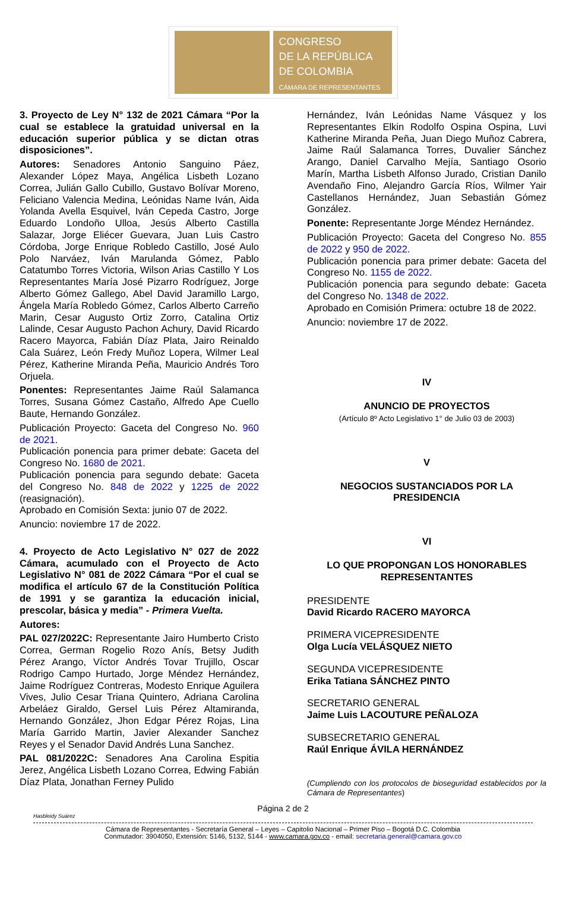CONGRESO
DE LA REPÚBLICA
DE COLOMBIA
CÁMARA DE REPRESENTANTES
3. Proyecto de Ley N° 132 de 2021 Cámara “Por la cual se establece la gratuidad universal en la educación superior pública y se dictan otras disposiciones”.
Autores: Senadores Antonio Sanguino Páez, Alexander López Maya, Angélica Lisbeth Lozano Correa, Julián Gallo Cubillo, Gustavo Bolívar Moreno, Feliciano Valencia Medina, Leónidas Name Iván, Aida Yolanda Avella Esquivel, Iván Cepeda Castro, Jorge Eduardo Londoño Ulloa, Jesús Alberto Castilla Salazar, Jorge Eliécer Guevara, Juan Luis Castro Córdoba, Jorge Enrique Robledo Castillo, José Aulo Polo Narváez, Iván Marulanda Gómez, Pablo Catatumbo Torres Victoria, Wilson Arias Castillo Y Los Representantes María José Pizarro Rodríguez, Jorge Alberto Gómez Gallego, Abel David Jaramillo Largo, Ángela María Robledo Gómez, Carlos Alberto Carreño Marin, Cesar Augusto Ortiz Zorro, Catalina Ortiz Lalinde, Cesar Augusto Pachon Achury, David Ricardo Racero Mayorca, Fabián Díaz Plata, Jairo Reinaldo Cala Suárez, León Fredy Muñoz Lopera, Wilmer Leal Pérez, Katherine Miranda Peña, Mauricio Andrés Toro Orjuela.
Ponentes: Representantes Jaime Raúl Salamanca Torres, Susana Gómez Castaño, Alfredo Ape Cuello Baute, Hernando González.
Publicación Proyecto: Gaceta del Congreso No. 960 de 2021.
Publicación ponencia para primer debate: Gaceta del Congreso No. 1680 de 2021.
Publicación ponencia para segundo debate: Gaceta del Congreso No. 848 de 2022 y 1225 de 2022 (reasignación).
Aprobado en Comisión Sexta: junio 07 de 2022.
Anuncio: noviembre 17 de 2022.
4. Proyecto de Acto Legislativo N° 027 de 2022 Cámara, acumulado con el Proyecto de Acto Legislativo N° 081 de 2022 Cámara “Por el cual se modifica el artículo 67 de la Constitución Política de 1991 y se garantiza la educación inicial, prescolar, básica y media” - Primera Vuelta.
Autores:
PAL 027/2022C: Representante Jairo Humberto Cristo Correa, German Rogelio Rozo Anís, Betsy Judith Pérez Arango, Víctor Andrés Tovar Trujillo, Oscar Rodrigo Campo Hurtado, Jorge Méndez Hernández, Jaime Rodríguez Contreras, Modesto Enrique Aguilera Vives, Julio Cesar Triana Quintero, Adriana Carolina Arbeláez Giraldo, Gersel Luis Pérez Altamiranda, Hernando González, Jhon Edgar Pérez Rojas, Lina María Garrido Martin, Javier Alexander Sanchez Reyes y el Senador David Andrés Luna Sanchez.
PAL 081/2022C: Senadores Ana Carolina Espitia Jerez, Angélica Lisbeth Lozano Correa, Edwing Fabián Díaz Plata, Jonathan Ferney Pulido
Hernández, Iván Leónidas Name Vásquez y los Representantes Elkin Rodolfo Ospina Ospina, Luvi Katherine Miranda Peña, Juan Diego Muñoz Cabrera, Jaime Raúl Salamanca Torres, Duvalier Sánchez Arango, Daniel Carvalho Mejía, Santiago Osorio Marín, Martha Lisbeth Alfonso Jurado, Cristian Danilo Avendaño Fino, Alejandro García Ríos, Wilmer Yair Castellanos Hernández, Juan Sebastián Gómez González.
Ponente: Representante Jorge Méndez Hernández.
Publicación Proyecto: Gaceta del Congreso No. 855 de 2022 y 950 de 2022.
Publicación ponencia para primer debate: Gaceta del Congreso No. 1155 de 2022.
Publicación ponencia para segundo debate: Gaceta del Congreso No. 1348 de 2022.
Aprobado en Comisión Primera: octubre 18 de 2022.
Anuncio: noviembre 17 de 2022.
IV
ANUNCIO DE PROYECTOS
(Artículo 8º Acto Legislativo 1° de Julio 03 de 2003)
V
NEGOCIOS SUSTANCIADOS POR LA PRESIDENCIA
VI
LO QUE PROPONGAN LOS HONORABLES REPRESENTANTES
PRESIDENTE
David Ricardo RACERO MAYORCA
PRIMERA VICEPRESIDENTE
Olga Lucía VELÁSQUEZ NIETO
SEGUNDA VICEPRESIDENTE
Erika Tatiana SÁNCHEZ PINTO
SECRETARIO GENERAL
Jaime Luis LACOUTURE PEÑALOZA
SUBSECRETARIO GENERAL
Raúl Enrique ÁVILA HERNÁNDEZ
(Cumpliendo con los protocolos de bioseguridad establecidos por la Cámara de Representantes)
Página 2 de 2
Hasbleidy Suárez
Cámara de Representantes - Secretaría General – Leyes – Capitolio Nacional – Primer Piso – Bogotá D.C. Colombia
Conmutador: 3904050, Extensión: 5146, 5132, 5144 - www.camara.gov.co - email: secretaria.general@camara.gov.co